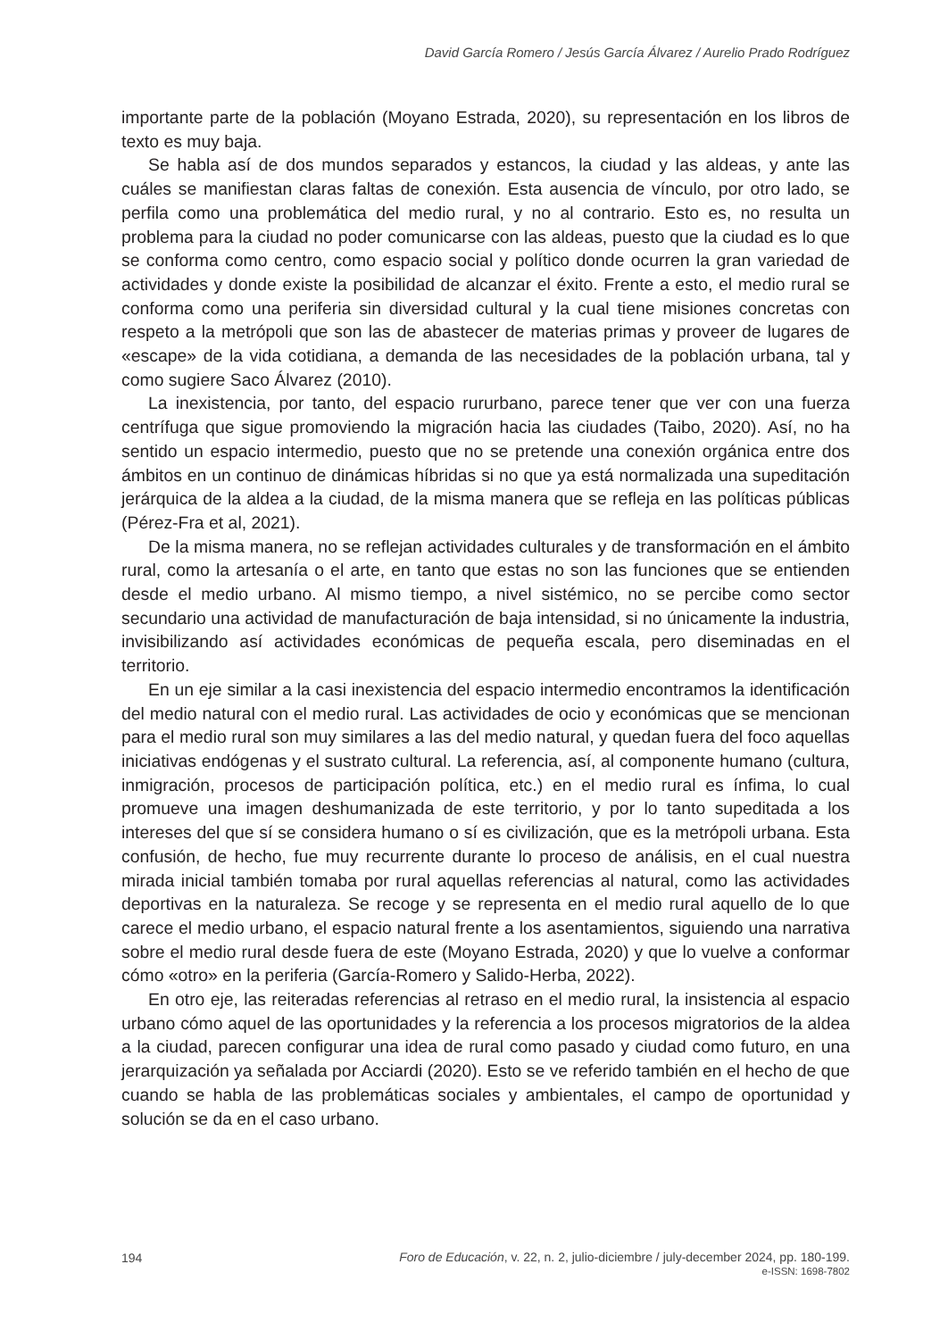David García Romero / Jesús García Álvarez / Aurelio Prado Rodríguez
importante parte de la población (Moyano Estrada, 2020), su representación en los libros de texto es muy baja.
Se habla así de dos mundos separados y estancos, la ciudad y las aldeas, y ante las cuáles se manifiestan claras faltas de conexión. Esta ausencia de vínculo, por otro lado, se perfila como una problemática del medio rural, y no al contrario. Esto es, no resulta un problema para la ciudad no poder comunicarse con las aldeas, puesto que la ciudad es lo que se conforma como centro, como espacio social y político donde ocurren la gran variedad de actividades y donde existe la posibilidad de alcanzar el éxito. Frente a esto, el medio rural se conforma como una periferia sin diversidad cultural y la cual tiene misiones concretas con respeto a la metrópoli que son las de abastecer de materias primas y proveer de lugares de «escape» de la vida cotidiana, a demanda de las necesidades de la población urbana, tal y como sugiere Saco Álvarez (2010).
La inexistencia, por tanto, del espacio rururbano, parece tener que ver con una fuerza centrífuga que sigue promoviendo la migración hacia las ciudades (Taibo, 2020). Así, no ha sentido un espacio intermedio, puesto que no se pretende una conexión orgánica entre dos ámbitos en un continuo de dinámicas híbridas si no que ya está normalizada una supeditación jerárquica de la aldea a la ciudad, de la misma manera que se refleja en las políticas públicas (Pérez-Fra et al, 2021).
De la misma manera, no se reflejan actividades culturales y de transformación en el ámbito rural, como la artesanía o el arte, en tanto que estas no son las funciones que se entienden desde el medio urbano. Al mismo tiempo, a nivel sistémico, no se percibe como sector secundario una actividad de manufacturación de baja intensidad, si no únicamente la industria, invisibilizando así actividades económicas de pequeña escala, pero diseminadas en el territorio.
En un eje similar a la casi inexistencia del espacio intermedio encontramos la identificación del medio natural con el medio rural. Las actividades de ocio y económicas que se mencionan para el medio rural son muy similares a las del medio natural, y quedan fuera del foco aquellas iniciativas endógenas y el sustrato cultural. La referencia, así, al componente humano (cultura, inmigración, procesos de participación política, etc.) en el medio rural es ínfima, lo cual promueve una imagen deshumanizada de este territorio, y por lo tanto supeditada a los intereses del que sí se considera humano o sí es civilización, que es la metrópoli urbana. Esta confusión, de hecho, fue muy recurrente durante lo proceso de análisis, en el cual nuestra mirada inicial también tomaba por rural aquellas referencias al natural, como las actividades deportivas en la naturaleza. Se recoge y se representa en el medio rural aquello de lo que carece el medio urbano, el espacio natural frente a los asentamientos, siguiendo una narrativa sobre el medio rural desde fuera de este (Moyano Estrada, 2020) y que lo vuelve a conformar cómo «otro» en la periferia (García-Romero y Salido-Herba, 2022).
En otro eje, las reiteradas referencias al retraso en el medio rural, la insistencia al espacio urbano cómo aquel de las oportunidades y la referencia a los procesos migratorios de la aldea a la ciudad, parecen configurar una idea de rural como pasado y ciudad como futuro, en una jerarquización ya señalada por Acciardi (2020). Esto se ve referido también en el hecho de que cuando se habla de las problemáticas sociales y ambientales, el campo de oportunidad y solución se da en el caso urbano.
194
Foro de Educación, v. 22, n. 2, julio-diciembre / july-december 2024, pp. 180-199.
e-ISSN: 1698-7802